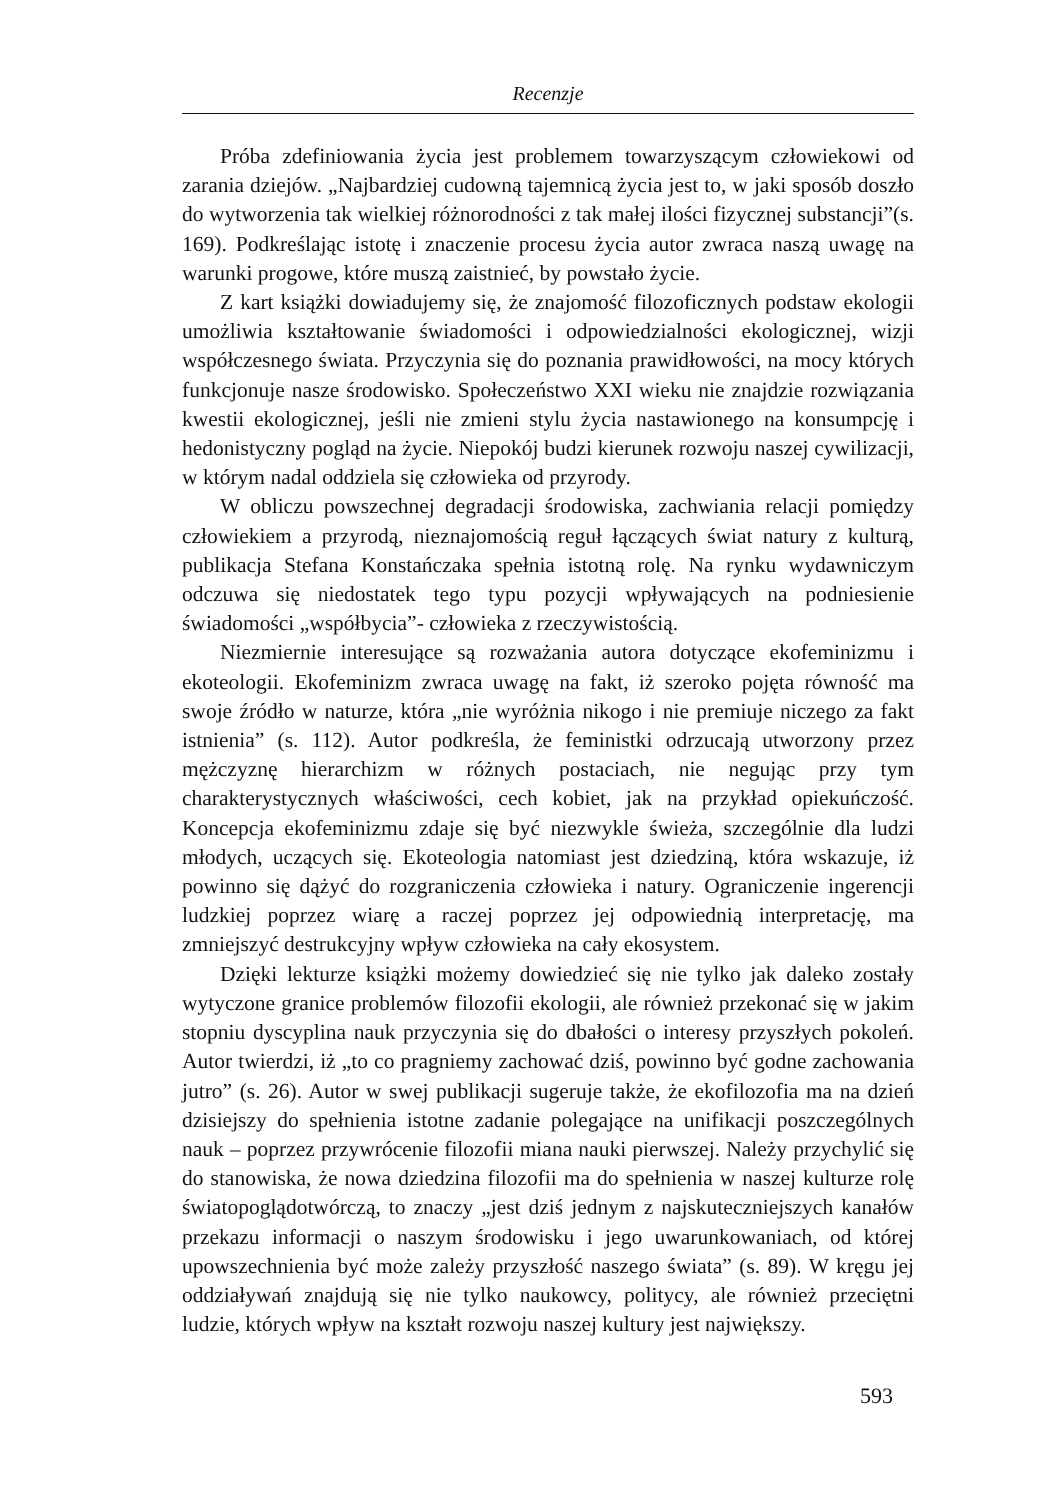Recenzje
Próba zdefiniowania życia jest problemem towarzyszącym człowiekowi od zarania dziejów. „Najbardziej cudowną tajemnicą życia jest to, w jaki sposób doszło do wytworzenia tak wielkiej różnorodności z tak małej ilości fizycznej substancji”(s. 169). Podkreślając istotę i znaczenie procesu życia autor zwraca naszą uwagę na warunki progowe, które muszą zaistnieć, by powstało życie.
Z kart książki dowiadujemy się, że znajomość filozoficznych podstaw ekologii umożliwia kształtowanie świadomości i odpowiedzialności ekologicznej, wizji współczesnego świata. Przyczynia się do poznania prawidłowości, na mocy których funkcjonuje nasze środowisko. Społeczeństwo XXI wieku nie znajdzie rozwiązania kwestii ekologicznej, jeśli nie zmieni stylu życia nastawionego na konsumpcję i hedonistyczny pogląd na życie. Niepokój budzi kierunek rozwoju naszej cywilizacji, w którym nadal oddziela się człowieka od przyrody.
W obliczu powszechnej degradacji środowiska, zachwiania relacji pomiędzy człowiekiem a przyrodą, nieznajomością reguł łączących świat natury z kulturą, publikacja Stefana Konstańczaka spełnia istotną rolę. Na rynku wydawniczym odczuwa się niedostatek tego typu pozycji wpływających na podniesienie świadomości „współbycia”- człowieka z rzeczywistością.
Niezmiernie interesujące są rozważania autora dotyczące ekofeminizmu i ekoteologii. Ekofeminizm zwraca uwagę na fakt, iż szeroko pojęta równość ma swoje źródło w naturze, która „nie wyróżnia nikogo i nie premiuje niczego za fakt istnienia” (s. 112). Autor podkreśla, że feministki odrzucają utworzony przez mężczyznę hierarchizm w różnych postaciach, nie negując przy tym charakterystycznych właściwości, cech kobiet, jak na przykład opiekuńczość. Koncepcja ekofeminizmu zdaje się być niezwykle świeża, szczególnie dla ludzi młodych, uczących się. Ekoteologia natomiast jest dziedziną, która wskazuje, iż powinno się dążyć do rozgraniczenia człowieka i natury. Ograniczenie ingerencji ludzkiej poprzez wiarę a raczej poprzez jej odpowiednią interpretację, ma zmniejszyć destrukcyjny wpływ człowieka na cały ekosystem.
Dzięki lekturze książki możemy dowiedzieć się nie tylko jak daleko zostały wytyczone granice problemów filozofii ekologii, ale również przekonać się w jakim stopniu dyscyplina nauk przyczynia się do dbałości o interesy przyszłych pokoleń. Autor twierdzi, iż „to co pragniemy zachować dziś, powinno być godne zachowania jutro” (s. 26). Autor w swej publikacji sugeruje także, że ekofilozofia ma na dzień dzisiejszy do spełnienia istotne zadanie polegające na unifikacji poszczególnych nauk – poprzez przywrócenie filozofii miana nauki pierwszej. Należy przychylić się do stanowiska, że nowa dziedzina filozofii ma do spełnienia w naszej kulturze rolę światopoglądotwórczą, to znaczy „jest dziś jednym z najskuteczniejszych kanałów przekazu informacji o naszym środowisku i jego uwarunkowaniach, od której upowszechnienia być może zależy przyszłość naszego świata” (s. 89). W kręgu jej oddziaływań znajdują się nie tylko naukowcy, politycy, ale również przeciętni ludzie, których wpływ na kształt rozwoju naszej kultury jest największy.
593